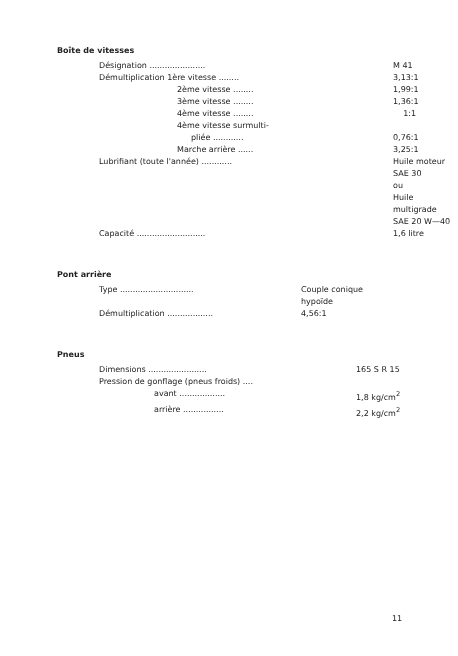Boîte de vitesses
| Désignation ...................... | M 41 |
| Démultiplication 1ère vitesse ........ | 3,13:1 |
| 2ème vitesse ........ | 1,99:1 |
| 3ème vitesse ........ | 1,36:1 |
| 4ème vitesse ........ | 1:1 |
| 4ème vitesse surmulti- | |
| pliée ............ | 0,76:1 |
| Marche arrière ...... | 3,25:1 |
| Lubrifiant (toute l'année) ............ | Huile moteur SAE 30 ou Huile multigrade SAE 20 W—40 |
| Capacité ........................... | 1,6 litre |
Pont arrière
| Type ............................. | Couple conique hypoïde |
| Démultiplication .................. | 4,56:1 |
Pneus
| Dimensions ....................... | 165 S R 15 |
| Pression de gonflage (pneus froids) .... | |
| avant .................. | 1,8 kg/cm<sup>2</sup> |
| arrière ................ | 2,2 kg/cm<sup>2</sup> |
11